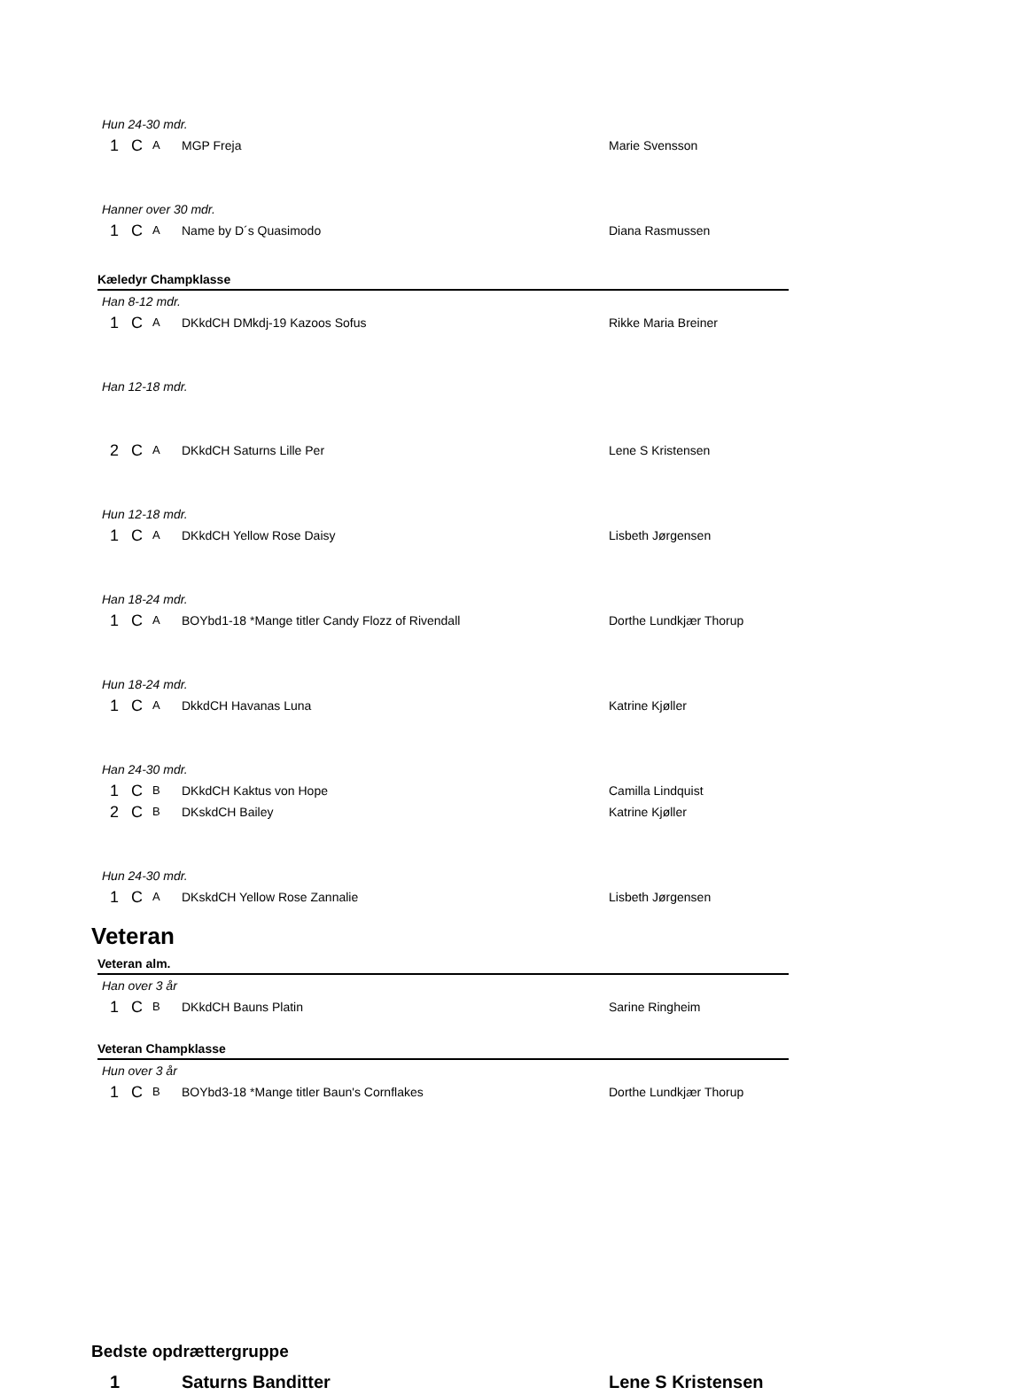Hun 24-30 mdr.
1 C A MGP Freja Marie Svensson
Hanner over 30 mdr.
1 C A Name by D´s Quasimodo Diana Rasmussen
Kæledyr Champklasse
Han 8-12 mdr.
1 C A DKkdCH DMkdj-19 Kazoos Sofus Rikke Maria Breiner
Han 12-18 mdr.
2 C A DKkdCH Saturns Lille Per Lene S Kristensen
Hun 12-18 mdr.
1 C A DKkdCH Yellow Rose Daisy Lisbeth Jørgensen
Han 18-24 mdr.
1 C A BOYbd1-18 *Mange titler Candy Flozz of Rivendall Dorthe Lundkjær Thorup
Hun 18-24 mdr.
1 C A DkkdCH Havanas Luna Katrine Kjøller
Han 24-30 mdr.
1 C B DKkdCH Kaktus von Hope Camilla Lindquist
2 C B DKskdCH Bailey Katrine Kjøller
Hun 24-30 mdr.
1 C A DKskdCH Yellow Rose Zannalie Lisbeth Jørgensen
Veteran
Veteran alm.
Han over 3 år
1 C B DKkdCH Bauns Platin Sarine Ringheim
Veteran Champklasse
Hun over 3 år
1 C B BOYbd3-18 *Mange titler Baun's Cornflakes Dorthe Lundkjær Thorup
Bedste opdrættergruppe
1 Saturns Banditter Lene S Kristensen